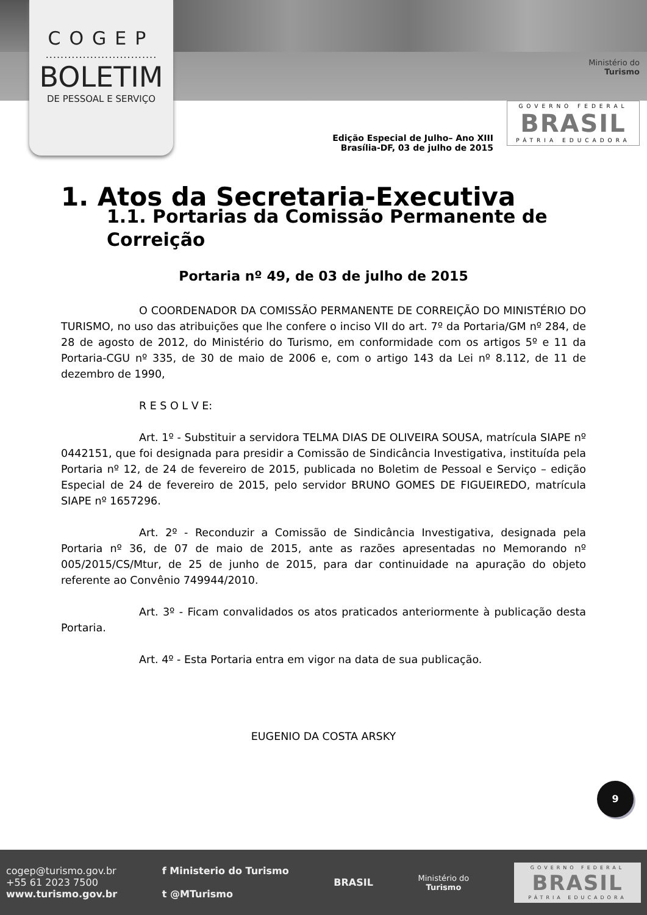COGEP
..............................
BOLETIM
DE PESSOAL E SERVIÇO
Ministério do
Turismo
GOVERNO FEDERAL
BRASIL
PÁTRIA EDUCADORA
Edição Especial de Julho– Ano XIII
Brasília-DF, 03 de julho de 2015
1. Atos da Secretaria-Executiva
1.1. Portarias da Comissão Permanente de Correição
Portaria nº 49, de 03 de julho de 2015
O COORDENADOR DA COMISSÃO PERMANENTE DE CORREIÇÃO DO MINISTÉRIO DO TURISMO, no uso das atribuições que lhe confere o inciso VII do art. 7º da Portaria/GM nº 284, de 28 de agosto de 2012, do Ministério do Turismo, em conformidade com os artigos 5º e 11 da Portaria-CGU nº 335, de 30 de maio de 2006 e, com o artigo 143 da Lei nº 8.112, de 11 de dezembro de 1990,
R E S O L V E:
Art. 1º - Substituir a servidora TELMA DIAS DE OLIVEIRA SOUSA, matrícula SIAPE nº 0442151, que foi designada para presidir a Comissão de Sindicância Investigativa, instituída pela Portaria nº 12, de 24 de fevereiro de 2015, publicada no Boletim de Pessoal e Serviço – edição Especial de 24 de fevereiro de 2015, pelo servidor BRUNO GOMES DE FIGUEIREDO, matrícula SIAPE nº 1657296.
Art. 2º - Reconduzir a Comissão de Sindicância Investigativa, designada pela Portaria nº 36, de 07 de maio de 2015, ante as razões apresentadas no Memorando nº 005/2015/CS/Mtur, de 25 de junho de 2015, para dar continuidade na apuração do objeto referente ao Convênio 749944/2010.
Art. 3º - Ficam convalidados os atos praticados anteriormente à publicação desta Portaria.
Art. 4º - Esta Portaria entra em vigor na data de sua publicação.
EUGENIO DA COSTA ARSKY
9
cogep@turismo.gov.br
+55 61 2023 7500
www.turismo.gov.br
f Ministerio do Turismo
t @MTurismo
BRASIL
Ministério do
Turismo
GOVERNO FEDERAL
BRASIL
PÁTRIA EDUCADORA